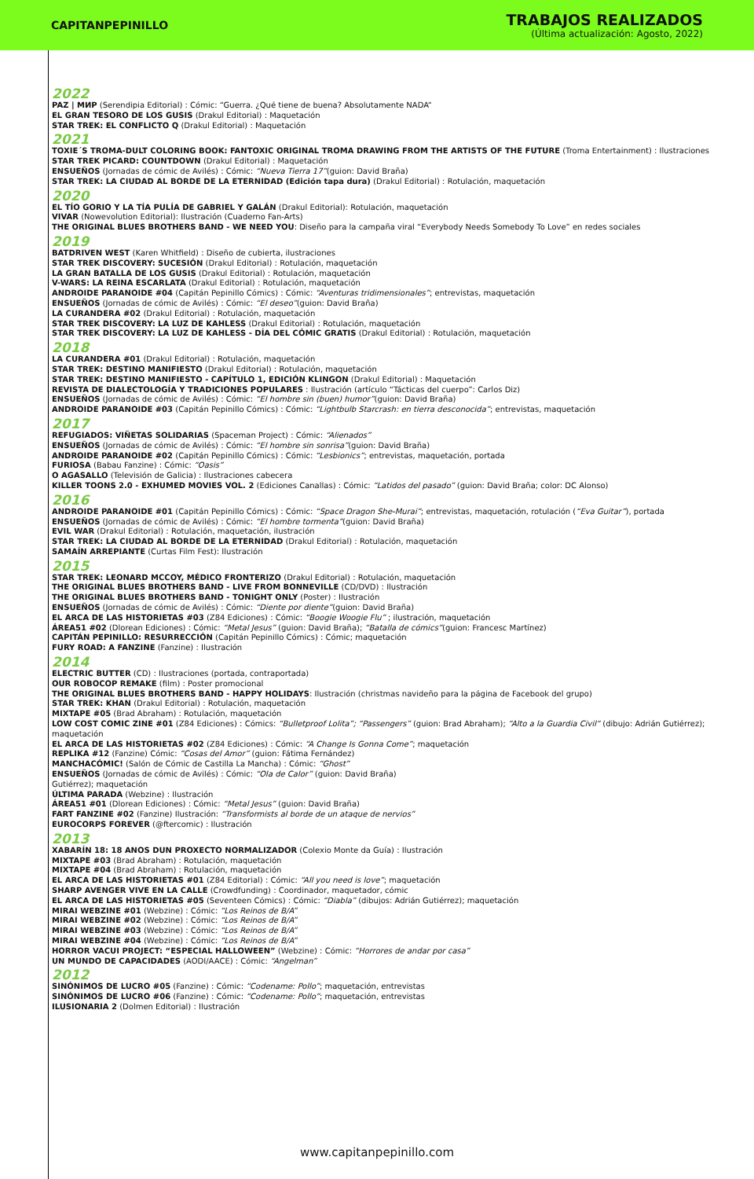CAPITANPEPINILLO
TRABAJOS REALIZADOS
(Última actualización: Agosto, 2022)
2022
PAZ | МИР (Serendipia Editorial) : Cómic: “Guerra. ¿Qué tiene de buena? Absolutamente NADA“
EL GRAN TESORO DE LOS GUSIS (Drakul Editorial) : Maquetación
STAR TREK: EL CONFLICTO Q (Drakul Editorial) : Maquetación
2021
TOXIE´S TROMA-DULT COLORING BOOK: FANTOXIC ORIGINAL TROMA DRAWING FROM THE ARTISTS OF THE FUTURE (Troma Entertainment) : Ilustraciones
STAR TREK PICARD: COUNTDOWN (Drakul Editorial) : Maquetación
ENSUEÑOS (Jornadas de cómic de Avilés) : Cómic: “Nueva Tierra 17”(guion: David Braña)
STAR TREK: LA CIUDAD AL BORDE DE LA ETERNIDAD (Edición tapa dura) (Drakul Editorial) : Rotulación, maquetación
2020
EL TÍO GORIO Y LA TÍA PULÍA DE GABRIEL Y GALÁN (Drakul Editorial): Rotulación, maquetación
VIVAR (Nowevolution Editorial): Ilustración (Cuaderno Fan-Arts)
THE ORIGINAL BLUES BROTHERS BAND - WE NEED YOU: Diseño para la campaña viral “Everybody Needs Somebody To Love” en redes sociales
2019
BATDRIVEN WEST (Karen Whitfield) : Diseño de cubierta, ilustraciones
STAR TREK DISCOVERY: SUCESIÓN (Drakul Editorial) : Rotulación, maquetación
LA GRAN BATALLA DE LOS GUSIS (Drakul Editorial) : Rotulación, maquetación
V-WARS: LA REINA ESCARLATA (Drakul Editorial) : Rotulación, maquetación
ANDROIDE PARANOIDE #04 (Capitán Pepinillo Cómics) : Cómic: “Aventuras tridimensionales”; entrevistas, maquetación
ENSUEÑOS (Jornadas de cómic de Avilés) : Cómic: “El deseo”(guion: David Braña)
LA CURANDERA #02 (Drakul Editorial) : Rotulación, maquetación
STAR TREK DISCOVERY: LA LUZ DE KAHLESS (Drakul Editorial) : Rotulación, maquetación
STAR TREK DISCOVERY: LA LUZ DE KAHLESS - DÍA DEL CÓMIC GRATIS (Drakul Editorial) : Rotulación, maquetación
2018
LA CURANDERA #01 (Drakul Editorial) : Rotulación, maquetación
STAR TREK: DESTINO MANIFIESTO (Drakul Editorial) : Rotulación, maquetación
STAR TREK: DESTINO MANIFIESTO - CAPÍTULO 1, EDICIÓN KLINGON (Drakul Editorial) : Maquetación
REVISTA DE DIALECTOLOGÍA Y TRADICIONES POPULARES : Ilustración (artículo “Tácticas del cuerpo”: Carlos Diz)
ENSUEÑOS (Jornadas de cómic de Avilés) : Cómic: “El hombre sin (buen) humor”(guion: David Braña)
ANDROIDE PARANOIDE #03 (Capitán Pepinillo Cómics) : Cómic: “Lightbulb Starcrash: en tierra desconocida”; entrevistas, maquetación
2017
REFUGIADOS: VIÑETAS SOLIDARIAS (Spaceman Project) : Cómic: “Alienados”
ENSUEÑOS (Jornadas de cómic de Avilés) : Cómic: “El hombre sin sonrisa”(guion: David Braña)
ANDROIDE PARANOIDE #02 (Capitán Pepinillo Cómics) : Cómic: “Lesbionics”; entrevistas, maquetación, portada
FURIOSA (Babau Fanzine) : Cómic: “Oasis”
O AGASALLO (Televisión de Galicia) : Ilustraciones cabecera
KILLER TOONS 2.0 - EXHUMED MOVIES VOL. 2 (Ediciones Canallas) : Cómic: “Latidos del pasado” (guion: David Braña; color: DC Alonso)
2016
ANDROIDE PARANOIDE #01 (Capitán Pepinillo Cómics) : Cómic: “Space Dragon She-Murai”; entrevistas, maquetación, rotulación (“Eva Guitar”), portada
ENSUEÑOS (Jornadas de cómic de Avilés) : Cómic: “El hombre tormenta”(guion: David Braña)
EVIL WAR (Drakul Editorial) : Rotulación, maquetación, ilustración
STAR TREK: LA CIUDAD AL BORDE DE LA ETERNIDAD (Drakul Editorial) : Rotulación, maquetación
SAMAÍN ARREPIANTE (Curtas Film Fest): Ilustración
2015
STAR TREK: LEONARD MCCOY, MÉDICO FRONTERIZO (Drakul Editorial) : Rotulación, maquetación
THE ORIGINAL BLUES BROTHERS BAND - LIVE FROM BONNEVILLE (CD/DVD) : Ilustración
THE ORIGINAL BLUES BROTHERS BAND - TONIGHT ONLY (Poster) : Ilustración
ENSUEÑOS (Jornadas de cómic de Avilés) : Cómic: “Diente por diente”(guion: David Braña)
EL ARCA DE LAS HISTORIETAS #03 (Z84 Ediciones) : Cómic: “Boogie Woogie Flu” ; ilustración, maquetación
ÁREA51 #02 (Dlorean Ediciones) : Cómic: “Metal Jesus” (guion: David Braña); “Batalla de cómics”(guion: Francesc Martínez)
CAPITÁN PEPINILLO: RESURRECCIÓN (Capitán Pepinillo Cómics) : Cómic; maquetación
FURY ROAD: A FANZINE (Fanzine) : Ilustración
2014
ELECTRIC BUTTER (CD) : Ilustraciones (portada, contraportada)
OUR ROBOCOP REMAKE (film) : Poster promocional
THE ORIGINAL BLUES BROTHERS BAND - HAPPY HOLIDAYS: Ilustración (christmas navideño para la página de Facebook del grupo)
STAR TREK: KHAN (Drakul Editorial) : Rotulación, maquetación
MIXTAPE #05 (Brad Abraham) : Rotulación, maquetación
LOW COST COMIC ZINE #01 (Z84 Ediciones) : Cómics: “Bulletproof Lolita”; “Passengers” (guion: Brad Abraham); “Alto a la Guardia Civil“ (dibujo: Adrián Gutiérrez); maquetación
EL ARCA DE LAS HISTORIETAS #02 (Z84 Ediciones) : Cómic: “A Change Is Gonna Come”; maquetación
REPLIKA #12 (Fanzine) Cómic: “Cosas del Amor” (guion: Fátima Fernández)
MANCHACÓMIC! (Salón de Cómic de Castilla La Mancha) : Cómic: “Ghost”
ENSUEÑOS (Jornadas de cómic de Avilés) : Cómic: “Ola de Calor” (guion: David Braña)
Gutiérrez); maquetación
ÚLTIMA PARADA (Webzine) : Ilustración
ÁREA51 #01 (Dlorean Ediciones) : Cómic: “Metal Jesus” (guion: David Braña)
FART FANZINE #02 (Fanzine) Ilustración: “Transformists al borde de un ataque de nervios”
EUROCORPS FOREVER (@ftercomic) : Ilustración
2013
XABARÍN 18: 18 ANOS DUN PROXECTO NORMALIZADOR (Colexio Monte da Guía) : Ilustración
MIXTAPE #03 (Brad Abraham) : Rotulación, maquetación
MIXTAPE #04 (Brad Abraham) : Rotulación, maquetación
EL ARCA DE LAS HISTORIETAS #01 (Z84 Editorial) : Cómic: “All you need is love”; maquetación
SHARP AVENGER VIVE EN LA CALLE (Crowdfunding) : Coordinador, maquetador, cómic
EL ARCA DE LAS HISTORIETAS #05 (Seventeen Cómics) : Cómic: “Diabla” (dibujos: Adrián Gutiérrez); maquetación
MIRAI WEBZINE #01 (Webzine) : Cómic: “Los Reinos de B/A”
MIRAI WEBZINE #02 (Webzine) : Cómic: “Los Reinos de B/A”
MIRAI WEBZINE #03 (Webzine) : Cómic: “Los Reinos de B/A”
MIRAI WEBZINE #04 (Webzine) : Cómic: “Los Reinos de B/A”
HORROR VACUI PROJECT: “ESPECIAL HALLOWEEN” (Webzine) : Cómic: “Horrores de andar por casa”
UN MUNDO DE CAPACIDADES (AODI/AACE) : Cómic: “Angelman”
2012
SINÓNIMOS DE LUCRO #05 (Fanzine) : Cómic: “Codename: Pollo”; maquetación, entrevistas
SINÓNIMOS DE LUCRO #06 (Fanzine) : Cómic: “Codename: Pollo”; maquetación, entrevistas
ILUSIONARIA 2 (Dolmen Editorial) : Ilustración
www.capitanpepinillo.com